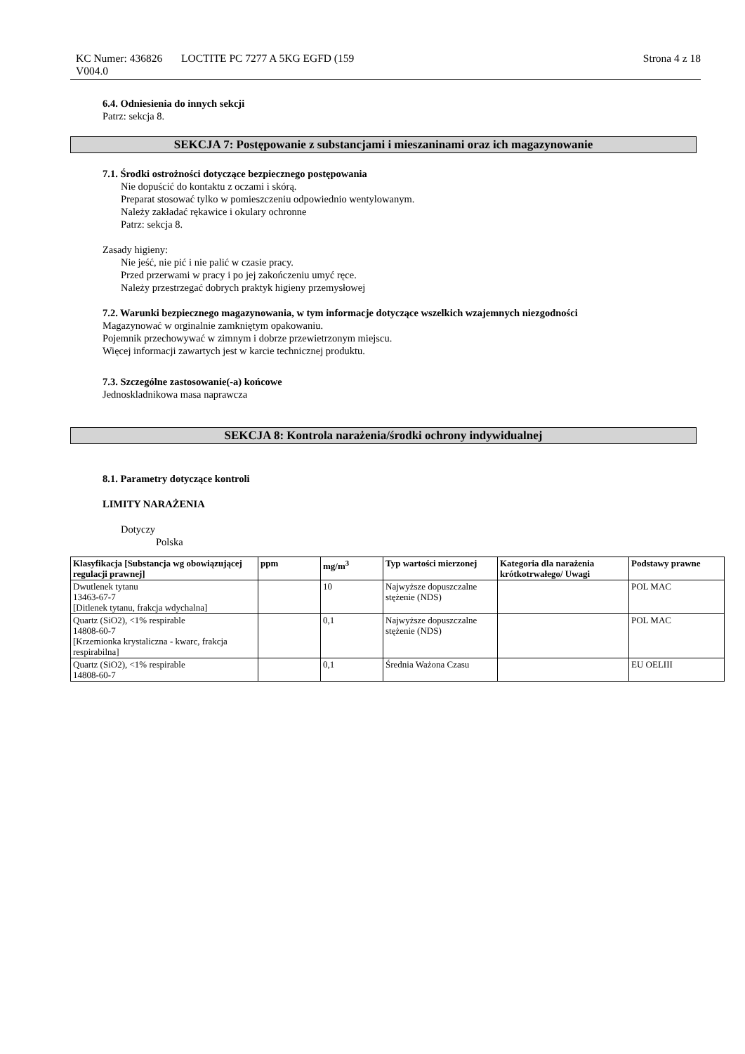KC Numer: 436826 LOCTITE PC 7277 A 5KG EGFD (159 Strona 4 z 18
V004.0
6.4. Odniesienia do innych sekcji
Patrz: sekcja 8.
SEKCJA 7: Postępowanie z substancjami i mieszaninami oraz ich magazynowanie
7.1. Środki ostrożności dotyczące bezpiecznego postępowania
Nie dopuścić do kontaktu z oczami i skórą.
Preparat stosować tylko w pomieszczeniu odpowiednio wentylowanym.
Należy zakładać rękawice i okulary ochronne
Patrz: sekcja 8.
Zasady higieny:
Nie jeść, nie pić i nie palić w czasie pracy.
Przed przerwami w pracy i po jej zakończeniu umyć ręce.
Należy przestrzegać dobrych praktyk higieny przemysłowej
7.2. Warunki bezpiecznego magazynowania, w tym informacje dotyczące wszelkich wzajemnych niezgodności
Magazynować w orginalnie zamkniętym opakowaniu.
Pojemnik przechowywać w zimnym i dobrze przewietrzonym miejscu.
Więcej informacji zawartych jest w karcie technicznej produktu.
7.3. Szczególne zastosowanie(-a) końcowe
Jednoskladnikowa masa naprawcza
SEKCJA 8: Kontrola narażenia/środki ochrony indywidualnej
8.1. Parametry dotyczące kontroli
LIMITY NARAŻENIA
Dotyczy
Polska
| Klasyfikacja [Substancja wg obowiązującej regulacji prawnej] | ppm | mg/m<sup>3</sup> | Typ wartości mierzonej | Kategoria dla narażenia krótkotrwałego/ Uwagi | Podstawy prawne |
| --- | --- | --- | --- | --- | --- |
| Dwutlenek tytanu 13463-67-7 [Ditlenek tytanu, frakcja wdychalna] | | 10 | Najwyższe dopuszczalne stężenie (NDS) | | POL MAC |
| Quartz (SiO2), <1% respirable 14808-60-7 [Krzemionka krystaliczna - kwarc, frakcja respirabilna] | | 0,1 | Najwyższe dopuszczalne stężenie (NDS) | | POL MAC |
| Quartz (SiO2), <1% respirable 14808-60-7 | | 0,1 | Średnia Ważona Czasu | | EU OELIII |